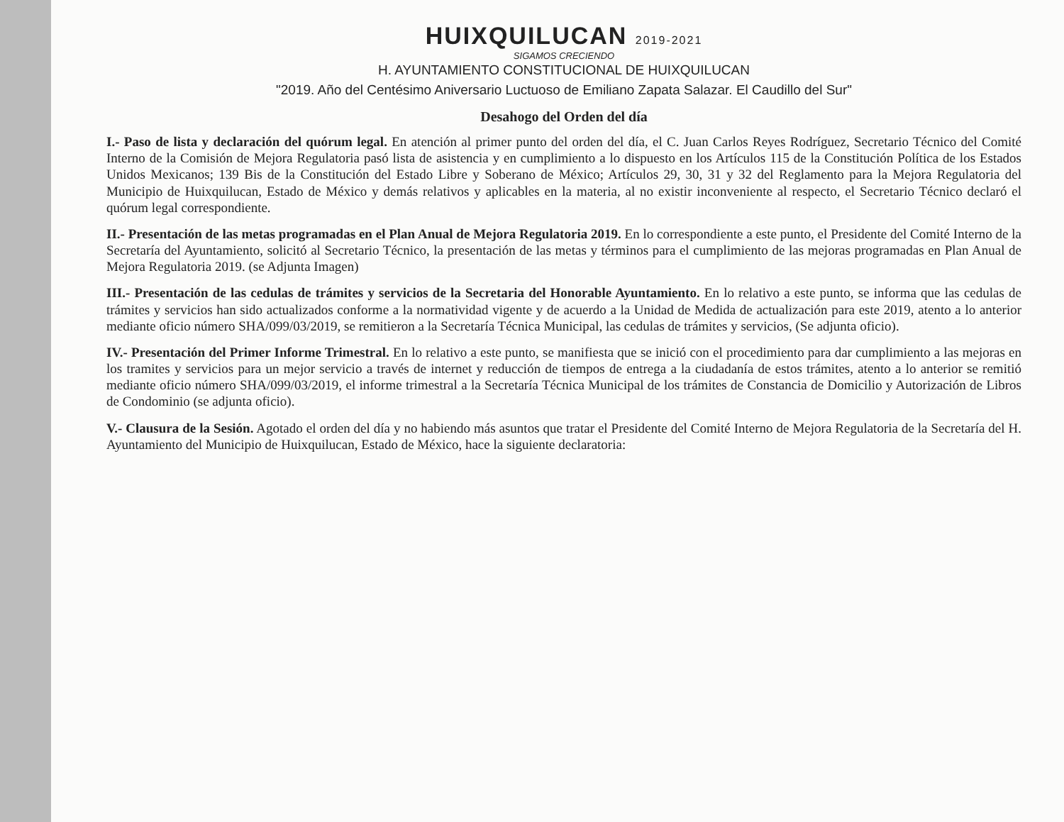HUIXQUILUCAN 2019-2021
SIGAMOS CRECIENDO
H. AYUNTAMIENTO CONSTITUCIONAL DE HUIXQUILUCAN
"2019. Año del Centésimo Aniversario Luctuoso de Emiliano Zapata Salazar. El Caudillo del Sur"
Desahogo del Orden del día
I.- Paso de lista y declaración del quórum legal. En atención al primer punto del orden del día, el C. Juan Carlos Reyes Rodríguez, Secretario Técnico del Comité Interno de la Comisión de Mejora Regulatoria pasó lista de asistencia y en cumplimiento a lo dispuesto en los Artículos 115 de la Constitución Política de los Estados Unidos Mexicanos; 139 Bis de la Constitución del Estado Libre y Soberano de México; Artículos 29, 30, 31 y 32 del Reglamento para la Mejora Regulatoria del Municipio de Huixquilucan, Estado de México y demás relativos y aplicables en la materia, al no existir inconveniente al respecto, el Secretario Técnico declaró el quórum legal correspondiente.
II.- Presentación de las metas programadas en el Plan Anual de Mejora Regulatoria 2019. En lo correspondiente a este punto, el Presidente del Comité Interno de la Secretaría del Ayuntamiento, solicitó al Secretario Técnico, la presentación de las metas y términos para el cumplimiento de las mejoras programadas en Plan Anual de Mejora Regulatoria 2019. (se Adjunta Imagen)
III.- Presentación de las cedulas de trámites y servicios de la Secretaria del Honorable Ayuntamiento. En lo relativo a este punto, se informa que las cedulas de trámites y servicios han sido actualizados conforme a la normatividad vigente y de acuerdo a la Unidad de Medida de actualización para este 2019, atento a lo anterior mediante oficio número SHA/099/03/2019, se remitieron a la Secretaría Técnica Municipal, las cedulas de trámites y servicios, (Se adjunta oficio).
IV.- Presentación del Primer Informe Trimestral. En lo relativo a este punto, se manifiesta que se inició con el procedimiento para dar cumplimiento a las mejoras en los tramites y servicios para un mejor servicio a través de internet y reducción de tiempos de entrega a la ciudadanía de estos trámites, atento a lo anterior se remitió mediante oficio número SHA/099/03/2019, el informe trimestral a la Secretaría Técnica Municipal de los trámites de Constancia de Domicilio y Autorización de Libros de Condominio (se adjunta oficio).
V.- Clausura de la Sesión. Agotado el orden del día y no habiendo más asuntos que tratar el Presidente del Comité Interno de Mejora Regulatoria de la Secretaría del H. Ayuntamiento del Municipio de Huixquilucan, Estado de México, hace la siguiente declaratoria: